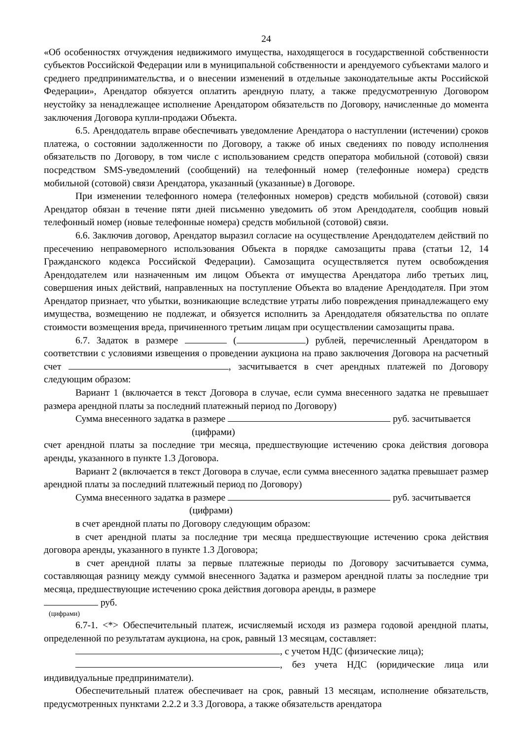24
«Об особенностях отчуждения недвижимого имущества, находящегося в государственной собственности субъектов Российской Федерации или в муниципальной собственности и арендуемого субъектами малого и среднего предпринимательства, и о внесении изменений в отдельные законодательные акты Российской Федерации», Арендатор обязуется оплатить арендную плату, а также предусмотренную Договором неустойку за ненадлежащее исполнение Арендатором обязательств по Договору, начисленные до момента заключения Договора купли-продажи Объекта.
6.5. Арендодатель вправе обеспечивать уведомление Арендатора о наступлении (истечении) сроков платежа, о состоянии задолженности по Договору, а также об иных сведениях по поводу исполнения обязательств по Договору, в том числе с использованием средств оператора мобильной (сотовой) связи посредством SMS-уведомлений (сообщений) на телефонный номер (телефонные номера) средств мобильной (сотовой) связи Арендатора, указанный (указанные) в Договоре.
При изменении телефонного номера (телефонных номеров) средств мобильной (сотовой) связи Арендатор обязан в течение пяти дней письменно уведомить об этом Арендодателя, сообщив новый телефонный номер (новые телефонные номера) средств мобильной (сотовой) связи.
6.6. Заключив договор, Арендатор выразил согласие на осуществление Арендодателем действий по пресечению неправомерного использования Объекта в порядке самозащиты права (статьи 12, 14 Гражданского кодекса Российской Федерации). Самозащита осуществляется путем освобождения Арендодателем или назначенным им лицом Объекта от имущества Арендатора либо третьих лиц, совершения иных действий, направленных на поступление Объекта во владение Арендодателя. При этом Арендатор признает, что убытки, возникающие вследствие утраты либо повреждения принадлежащего ему имущества, возмещению не подлежат, и обязуется исполнить за Арендодателя обязательства по оплате стоимости возмещения вреда, причиненного третьим лицам при осуществлении самозащиты права.
6.7. Задаток в размере ( ) рублей, перечисленный Арендатором в соответствии с условиями извещения о проведении аукциона на право заключения Договора на расчетный счет , засчитывается в счет арендных платежей по Договору следующим образом:
Вариант 1 (включается в текст Договора в случае, если сумма внесенного задатка не превышает размера арендной платы за последний платежный период по Договору)
Сумма внесенного задатка в размере руб. засчитывается
(цифрами)
счет арендной платы за последние три месяца, предшествующие истечению срока действия договора аренды, указанного в пункте 1.3 Договора.
Вариант 2 (включается в текст Договора в случае, если сумма внесенного задатка превышает размер арендной платы за последний платежный период по Договору)
Сумма внесенного задатка в размере руб. засчитывается
(цифрами)
в счет арендной платы по Договору следующим образом:
в счет арендной платы за последние три месяца предшествующие истечению срока действия договора аренды, указанного в пункте 1.3 Договора;
в счет арендной платы за первые платежные периоды по Договору засчитывается сумма, составляющая разницу между суммой внесенного Задатка и размером арендной платы за последние три месяца, предшествующие истечению срока действия договора аренды, в размере
руб.
(цифрами)
6.7-1. <*> Обеспечительный платеж, исчисляемый исходя из размера годовой арендной платы, определенной по результатам аукциона, на срок, равный 13 месяцам, составляет:
, с учетом НДС (физические лица);
, без учета НДС (юридические лица или индивидуальные предприниматели).
Обеспечительный платеж обеспечивает на срок, равный 13 месяцам, исполнение обязательств, предусмотренных пунктами 2.2.2 и 3.3 Договора, а также обязательств арендатора